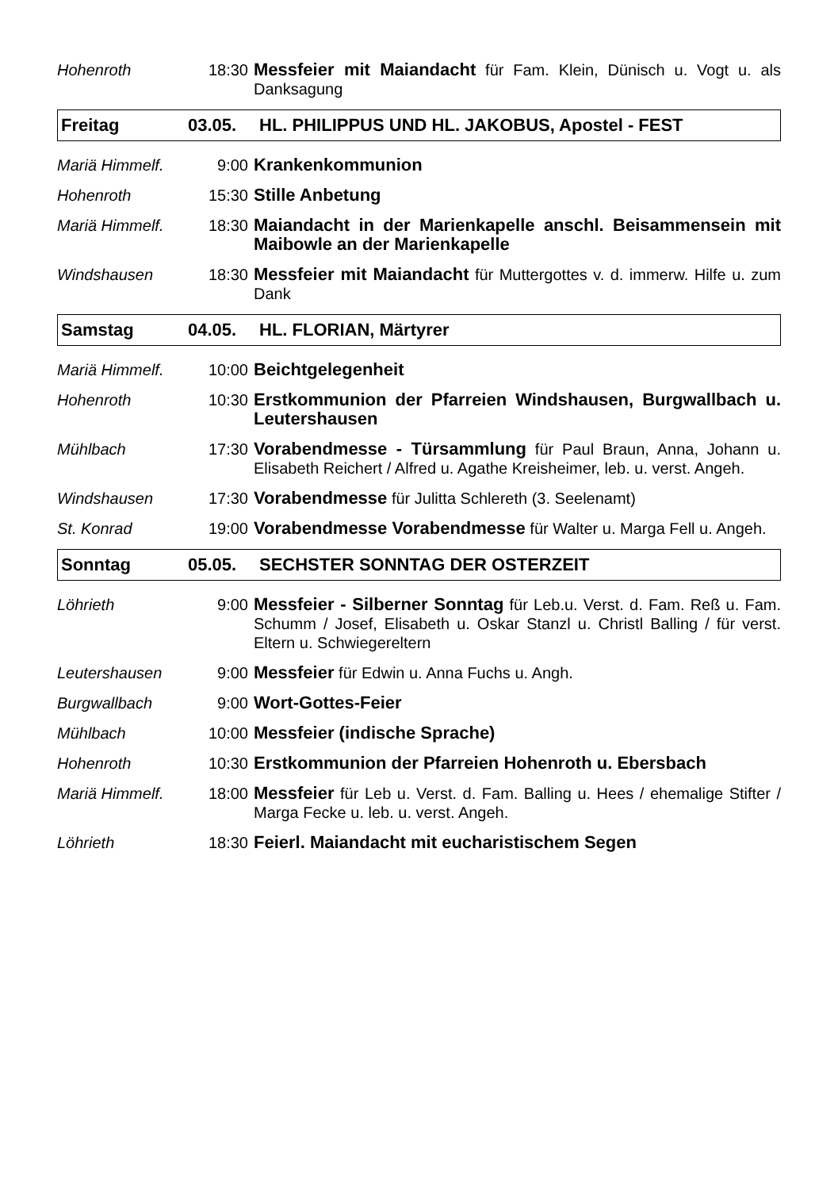Hohenroth 18:30 Messfeier mit Maiandacht für Fam. Klein, Dünisch u. Vogt u. als Danksagung
Freitag 03.05. HL. PHILIPPUS UND HL. JAKOBUS, Apostel - FEST
Mariä Himmelf. 9:00 Krankenkommunion
Hohenroth 15:30 Stille Anbetung
Mariä Himmelf. 18:30 Maiandacht in der Marienkapelle anschl. Beisammensein mit Maibowle an der Marienkapelle
Windshausen 18:30 Messfeier mit Maiandacht für Muttergottes v. d. immerw. Hilfe u. zum Dank
Samstag 04.05. HL. FLORIAN, Märtyrer
Mariä Himmelf. 10:00 Beichtgelegenheit
Hohenroth 10:30 Erstkommunion der Pfarreien Windshausen, Burgwallbach u. Leutershausen
Mühlbach 17:30 Vorabendmesse - Türsammlung für Paul Braun, Anna, Johann u. Elisabeth Reichert / Alfred u. Agathe Kreisheimer, leb. u. verst. Angeh.
Windshausen 17:30 Vorabendmesse für Julitta Schlereth (3. Seelenamt)
St. Konrad 19:00 Vorabendmesse Vorabendmesse für Walter u. Marga Fell u. Angeh.
Sonntag 05.05. SECHSTER SONNTAG DER OSTERZEIT
Löhrieth 9:00 Messfeier - Silberner Sonntag für Leb.u. Verst. d. Fam. Reß u. Fam. Schumm / Josef, Elisabeth u. Oskar Stanzl u. Christl Balling / für verst. Eltern u. Schwiegereltern
Leutershausen 9:00 Messfeier für Edwin u. Anna Fuchs u. Angh.
Burgwallbach 9:00 Wort-Gottes-Feier
Mühlbach 10:00 Messfeier (indische Sprache)
Hohenroth 10:30 Erstkommunion der Pfarreien Hohenroth u. Ebersbach
Mariä Himmelf. 18:00 Messfeier für Leb u. Verst. d. Fam. Balling u. Hees / ehemalige Stifter / Marga Fecke u. leb. u. verst. Angeh.
Löhrieth 18:30 Feierl. Maiandacht mit eucharistischem Segen